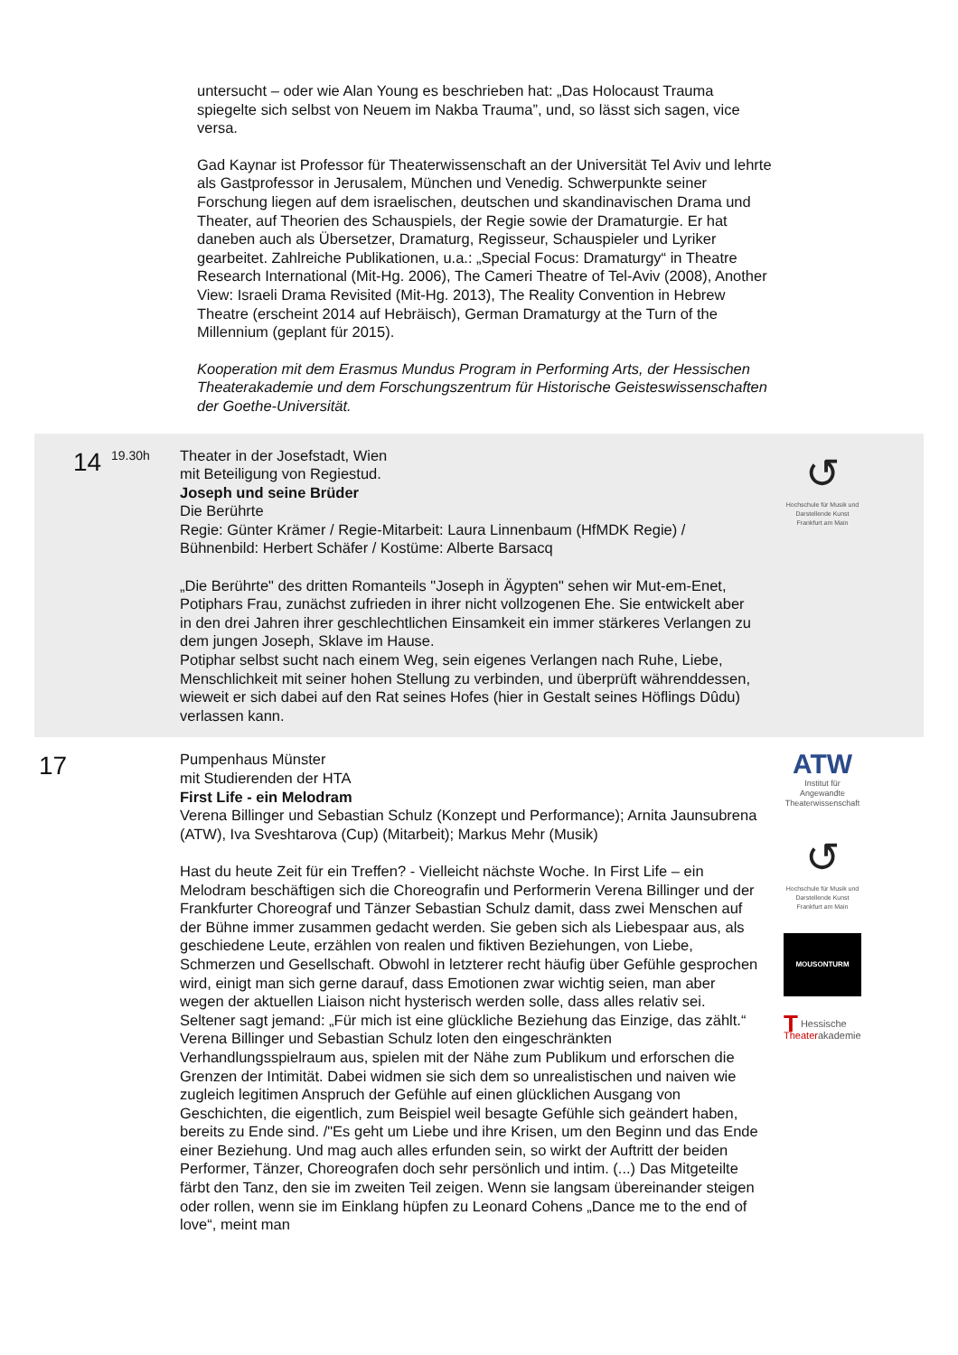untersucht – oder wie Alan Young es beschrieben hat: „Das Holocaust Trauma spiegelte sich selbst von Neuem im Nakba Trauma”, und, so lässt sich sagen, vice versa.
Gad Kaynar ist Professor für Theaterwissenschaft an der Universität Tel Aviv und lehrte als Gastprofessor in Jerusalem, München und Venedig. Schwerpunkte seiner Forschung liegen auf dem israelischen, deutschen und skandinavischen Drama und Theater, auf Theorien des Schauspiels, der Regie sowie der Dramaturgie. Er hat daneben auch als Übersetzer, Dramaturg, Regisseur, Schauspieler und Lyriker gearbeitet. Zahlreiche Publikationen, u.a.: „Special Focus: Dramaturgy“ in Theatre Research International (Mit-Hg. 2006), The Cameri Theatre of Tel-Aviv (2008), Another View: Israeli Drama Revisited (Mit-Hg. 2013), The Reality Convention in Hebrew Theatre (erscheint 2014 auf Hebräisch), German Dramaturgy at the Turn of the Millennium (geplant für 2015).
Kooperation mit dem Erasmus Mundus Program in Performing Arts, der Hessischen Theaterakademie und dem Forschungszentrum für Historische Geisteswissenschaften der Goethe-Universität.
14
19.30h
Theater in der Josefstadt, Wien
mit Beteiligung von Regiestud.
Joseph und seine Brüder
Die Berührte
Regie: Günter Krämer / Regie-Mitarbeit: Laura Linnenbaum (HfMDK Regie) / Bühnenbild: Herbert Schäfer / Kostüme: Alberte Barsacq
„Die Berührte" des dritten Romanteils "Joseph in Ägypten" sehen wir Mut-em-Enet, Potiphars Frau, zunächst zufrieden in ihrer nicht vollzogenen Ehe. Sie entwickelt aber in den drei Jahren ihrer geschlechtlichen Einsamkeit ein immer stärkeres Verlangen zu dem jungen Joseph, Sklave im Hause.
Potiphar selbst sucht nach einem Weg, sein eigenes Verlangen nach Ruhe, Liebe, Menschlichkeit mit seiner hohen Stellung zu verbinden, und überprüft währenddessen, wieweit er sich dabei auf den Rat seines Hofes (hier in Gestalt seines Höflings Dûdu) verlassen kann.
↺
Hochschule für Musik und Darstellende Kunst Frankfurt am Main
17
Pumpenhaus Münster
mit Studierenden der HTA
First Life - ein Melodram
Verena Billinger und Sebastian Schulz (Konzept und Performance); Arnita Jaunsubrena (ATW), Iva Sveshtarova (Cup) (Mitarbeit); Markus Mehr (Musik)
Hast du heute Zeit für ein Treffen? - Vielleicht nächste Woche. In First Life – ein Melodram beschäftigen sich die Choreografin und Performerin Verena Billinger und der Frankfurter Choreograf und Tänzer Sebastian Schulz damit, dass zwei Menschen auf der Bühne immer zusammen gedacht werden. Sie geben sich als Liebespaar aus, als geschiedene Leute, erzählen von realen und fiktiven Beziehungen, von Liebe, Schmerzen und Gesellschaft. Obwohl in letzterer recht häufig über Gefühle gesprochen wird, einigt man sich gerne darauf, dass Emotionen zwar wichtig seien, man aber wegen der aktuellen Liaison nicht hysterisch werden solle, dass alles relativ sei. Seltener sagt jemand: „Für mich ist eine glückliche Beziehung das Einzige, das zählt.“ Verena Billinger und Sebastian Schulz loten den eingeschränkten Verhandlungsspielraum aus, spielen mit der Nähe zum Publikum und erforschen die Grenzen der Intimität. Dabei widmen sie sich dem so unrealistischen und naiven wie zugleich legitimen Anspruch der Gefühle auf einen glücklichen Ausgang von Geschichten, die eigentlich, zum Beispiel weil besagte Gefühle sich geändert haben, bereits zu Ende sind. /"Es geht um Liebe und ihre Krisen, um den Beginn und das Ende einer Beziehung. Und mag auch alles erfunden sein, so wirkt der Auftritt der beiden Performer, Tänzer, Choreografen doch sehr persönlich und intim. (...) Das Mitgeteilte färbt den Tanz, den sie im zweiten Teil zeigen. Wenn sie langsam übereinander steigen oder rollen, wenn sie im Einklang hüpfen zu Leonard Cohens „Dance me to the end of love“, meint man
ATW
Institut für Angewandte Theaterwissenschaft
↺
Hochschule für Musik und Darstellende Kunst Frankfurt am Main
MOUSONTURM
THessische
Theaterakademie